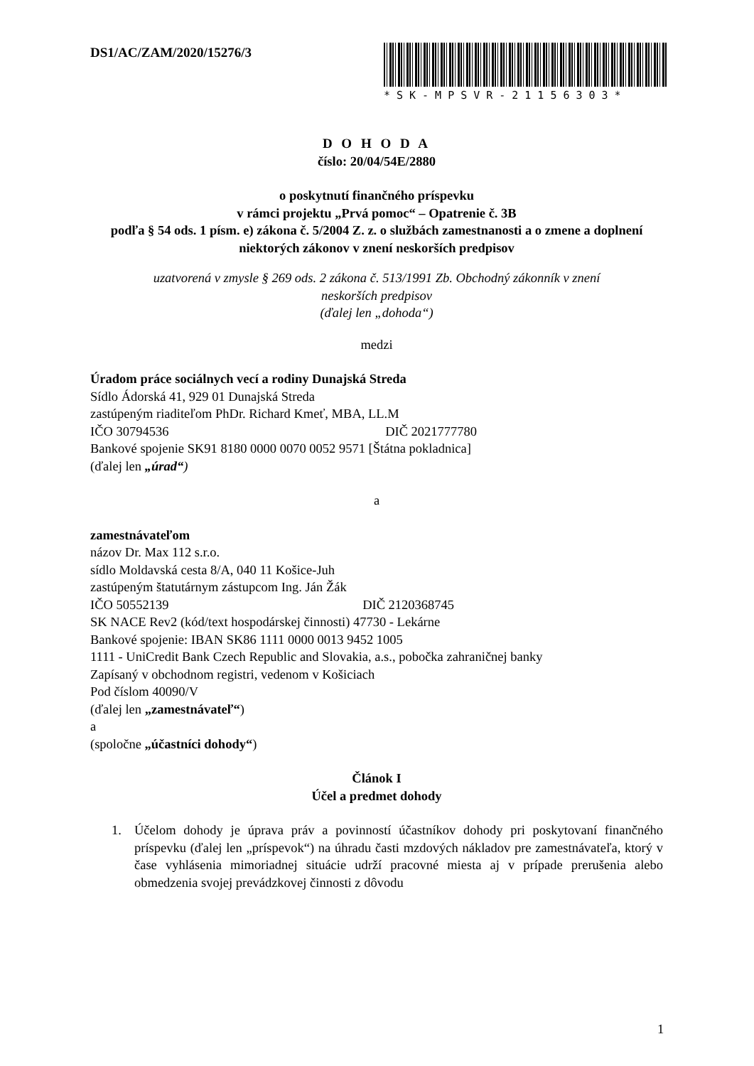DS1/AC/ZAM/2020/15276/3 *SK-MPSVR-21156303*
D O H O D A
číslo: 20/04/54E/2880
o poskytnutí finančného príspevku
v rámci projektu „Prvá pomoc“ – Opatrenie č. 3B
podľa § 54 ods. 1 písm. e) zákona č. 5/2004 Z. z. o službách zamestnanosti a o zmene a doplnení niektorých zákonov v znení neskorších predpisov
uzatvorená v zmysle § 269 ods. 2 zákona č. 513/1991 Zb. Obchodný zákonník v znení
neskorších predpisov
(ďalej len „dohoda“)
medzi
Úradom práce sociálnych vecí a rodiny Dunajská Streda
Sídlo Ádorská 41, 929 01 Dunajská Streda
zastúpeným riaditeľom PhDr. Richard Kmeť, MBA, LL.M
IČO 30794536 DIČ 2021777780
Bankové spojenie SK91 8180 0000 0070 0052 9571 [Štátna pokladnica]
(ďalej len „úrad“)
a
zamestnávateľom
názov Dr. Max 112 s.r.o.
sídlo Moldavská cesta 8/A, 040 11 Košice-Juh
zastúpeným štatutárnym zástupcom Ing. Ján Žák
IČO 50552139 DIČ 2120368745
SK NACE Rev2 (kód/text hospodárskej činnosti) 47730 - Lekárne
Bankové spojenie: IBAN SK86 1111 0000 0013 9452 1005
1111 - UniCredit Bank Czech Republic and Slovakia, a.s., pobočka zahraničnej banky
Zapísaný v obchodnom registri, vedenom v Košiciach
Pod číslom 40090/V
(ďalej len „zamestnávateľ“)
a
(spoločne „účastníci dohody“)
Článok I
Účel a predmet dohody
1. Účelom dohody je úprava práv a povinností účastníkov dohody pri poskytovaní finančného príspevku (ďalej len „príspevok“) na úhradu časti mzdových nákladov pre zamestnávateľa, ktorý v čase vyhlásenia mimoriadnej situácie udrží pracovné miesta aj v prípade prerušenia alebo obmedzenia svojej prevádzkovej činnosti z dôvodu
1